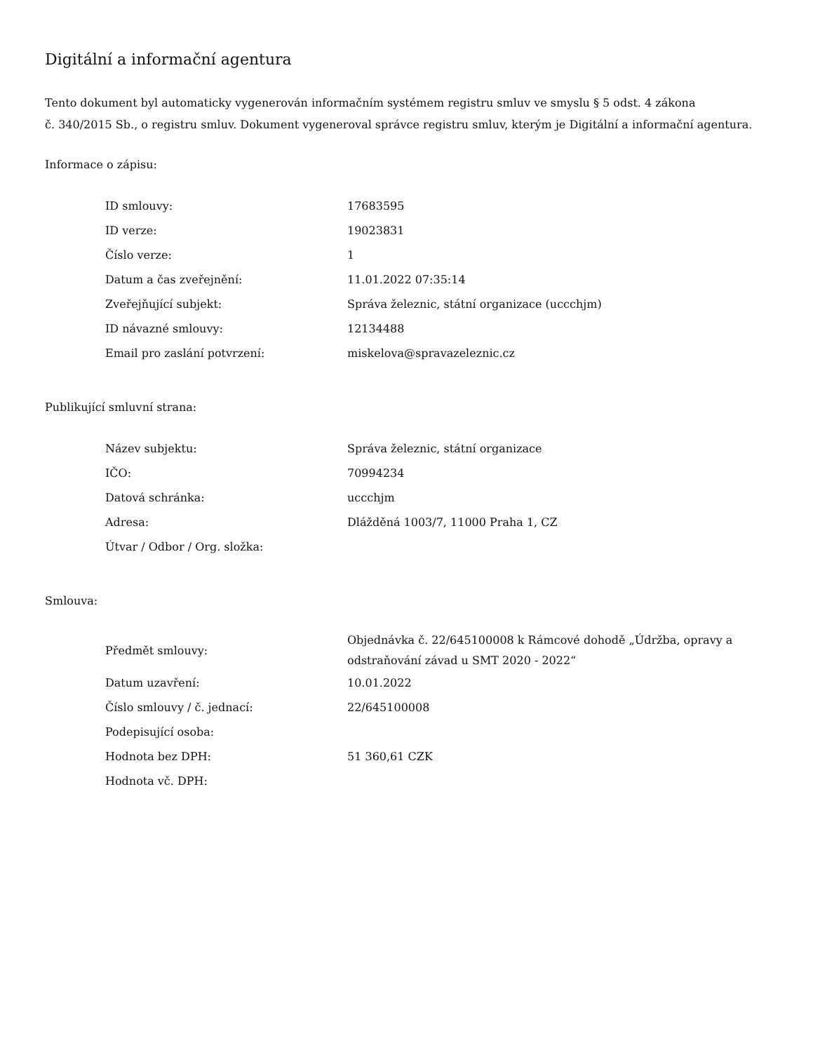Digitální a informační agentura
Tento dokument byl automaticky vygenerován informačním systémem registru smluv ve smyslu § 5 odst. 4 zákona
č. 340/2015 Sb., o registru smluv. Dokument vygeneroval správce registru smluv, kterým je Digitální a informační agentura.
Informace o zápisu:
| ID smlouvy: | 17683595 |
| ID verze: | 19023831 |
| Číslo verze: | 1 |
| Datum a čas zveřejnění: | 11.01.2022 07:35:14 |
| Zveřejňující subjekt: | Správa železnic, státní organizace (uccchjm) |
| ID návazné smlouvy: | 12134488 |
| Email pro zaslání potvrzení: | miskelova@spravazeleznic.cz |
Publikující smluvní strana:
| Název subjektu: | Správa železnic, státní organizace |
| IČO: | 70994234 |
| Datová schránka: | uccchjm |
| Adresa: | Dlážděná 1003/7, 11000 Praha 1, CZ |
| Útvar / Odbor / Org. složka: | |
Smlouva:
| Předmět smlouvy: | Objednávka č. 22/645100008 k Rámcové dohodě „Údržba, opravy a odstraňování závad u SMT 2020 - 2022“ |
| Datum uzavření: | 10.01.2022 |
| Číslo smlouvy / č. jednací: | 22/645100008 |
| Podepisující osoba: | |
| Hodnota bez DPH: | 51 360,61 CZK |
| Hodnota vč. DPH: | |